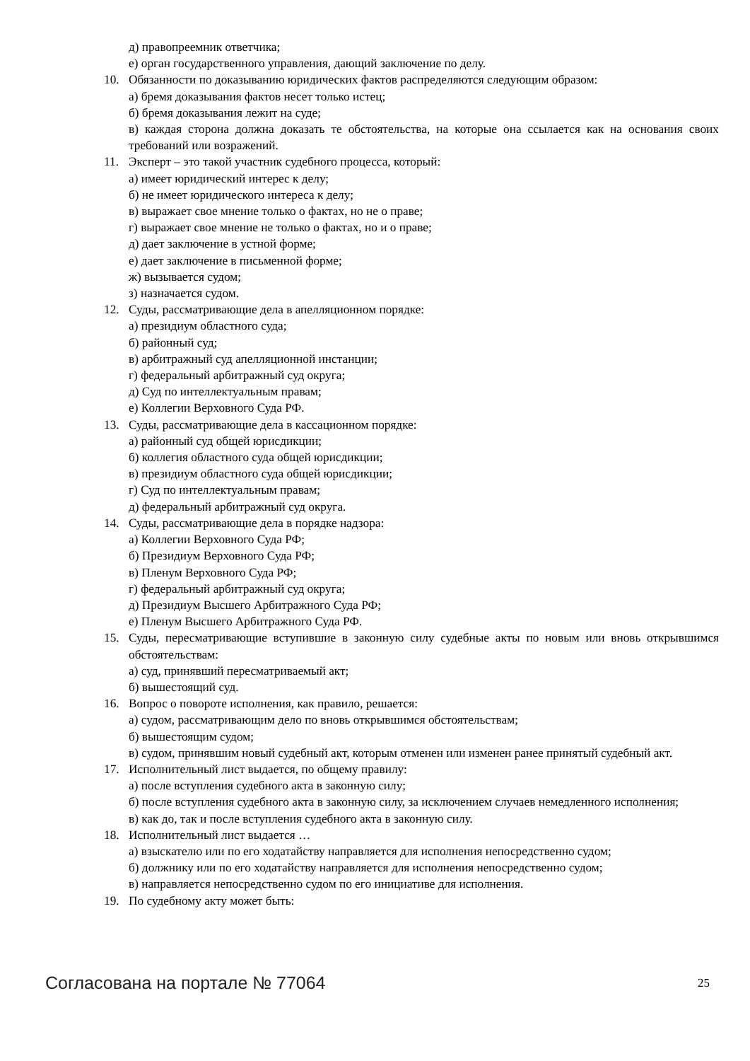д) правопреемник ответчика;
е) орган государственного управления, дающий заключение по делу.
10. Обязанности по доказыванию юридических фактов распределяются следующим образом:
а) бремя доказывания фактов несет только истец;
б) бремя доказывания лежит на суде;
в) каждая сторона должна доказать те обстоятельства, на которые она ссылается как на основания своих требований или возражений.
11. Эксперт – это такой участник судебного процесса, который:
а) имеет юридический интерес к делу;
б) не имеет юридического интереса к делу;
в) выражает свое мнение только о фактах, но не о праве;
г) выражает свое мнение не только о фактах, но и о праве;
д) дает заключение в устной форме;
е) дает заключение в письменной форме;
ж) вызывается судом;
з) назначается судом.
12. Суды, рассматривающие дела в апелляционном порядке:
а) президиум областного суда;
б) районный суд;
в) арбитражный суд апелляционной инстанции;
г) федеральный арбитражный суд округа;
д) Суд по интеллектуальным правам;
е) Коллегии Верховного Суда РФ.
13. Суды, рассматривающие дела в кассационном порядке:
а) районный суд общей юрисдикции;
б) коллегия областного суда общей юрисдикции;
в) президиум областного суда общей юрисдикции;
г) Суд по интеллектуальным правам;
д) федеральный арбитражный суд округа.
14. Суды, рассматривающие дела в порядке надзора:
а) Коллегии Верховного Суда РФ;
б) Президиум Верховного Суда РФ;
в) Пленум Верховного Суда РФ;
г) федеральный арбитражный суд округа;
д) Президиум Высшего Арбитражного Суда РФ;
е) Пленум Высшего Арбитражного Суда РФ.
15. Суды, пересматривающие вступившие в законную силу судебные акты по новым или вновь открывшимся обстоятельствам:
а) суд, принявший пересматриваемый акт;
б) вышестоящий суд.
16. Вопрос о повороте исполнения, как правило, решается:
а) судом, рассматривающим дело по вновь открывшимся обстоятельствам;
б) вышестоящим судом;
в) судом, принявшим новый судебный акт, которым отменен или изменен ранее принятый судебный акт.
17. Исполнительный лист выдается, по общему правилу:
а) после вступления судебного акта в законную силу;
б) после вступления судебного акта в законную силу, за исключением случаев немедленного исполнения;
в) как до, так и после вступления судебного акта в законную силу.
18. Исполнительный лист выдается …
а) взыскателю или по его ходатайству направляется для исполнения непосредственно судом;
б) должнику или по его ходатайству направляется для исполнения непосредственно судом;
в) направляется непосредственно судом по его инициативе для исполнения.
19. По судебному акту может быть:
Согласована на портале № 77064 25